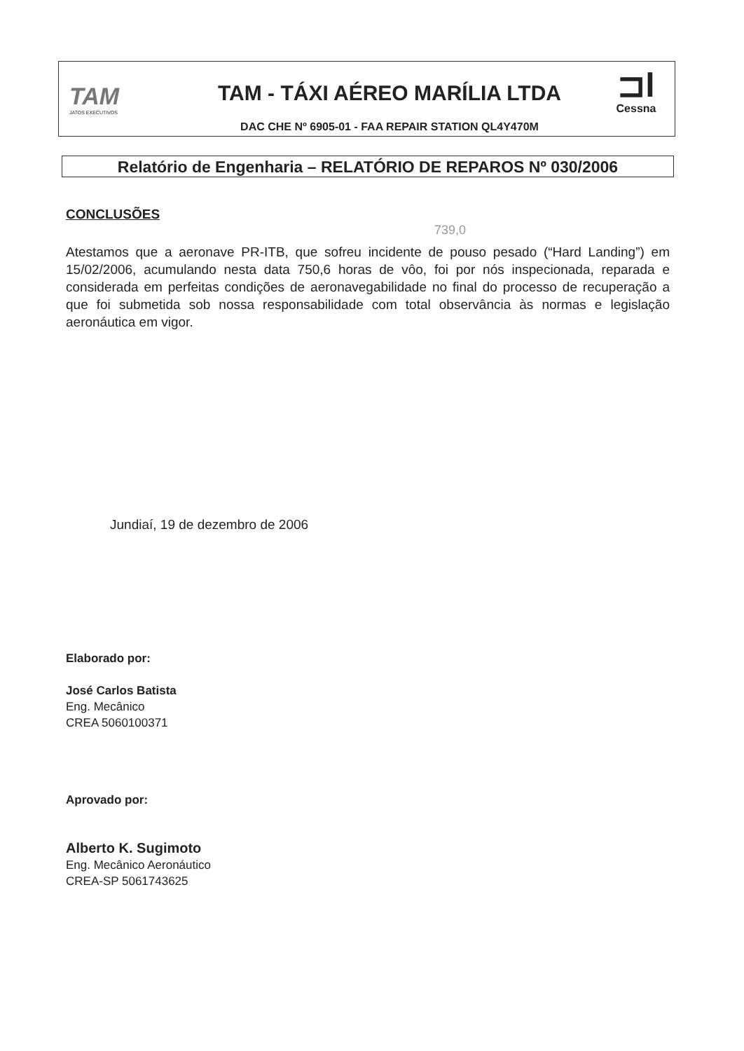TAM
JATOS EXECUTIVOS
TAM - TÁXI AÉREO MARÍLIA LTDA
DAC CHE Nº 6905-01 - FAA REPAIR STATION QL4Y470M
⊐l
Cessna
Relatório de Engenharia – RELATÓRIO DE REPAROS Nº 030/2006
739,0
CONCLUSÕES
Atestamos que a aeronave PR-ITB, que sofreu incidente de pouso pesado (“Hard Landing”) em 15/02/2006, acumulando nesta data 750,6 horas de vôo, foi por nós inspecionada, reparada e considerada em perfeitas condições de aeronavegabilidade no final do processo de recuperação a que foi submetida sob nossa responsabilidade com total observância às normas e legislação aeronáutica em vigor.
Jundiaí, 19 de dezembro de 2006
Elaborado por:
José Carlos Batista
Eng. Mecânico
CREA 5060100371
Aprovado por:
Alberto K. Sugimoto
Eng. Mecânico Aeronáutico
CREA-SP 5061743625